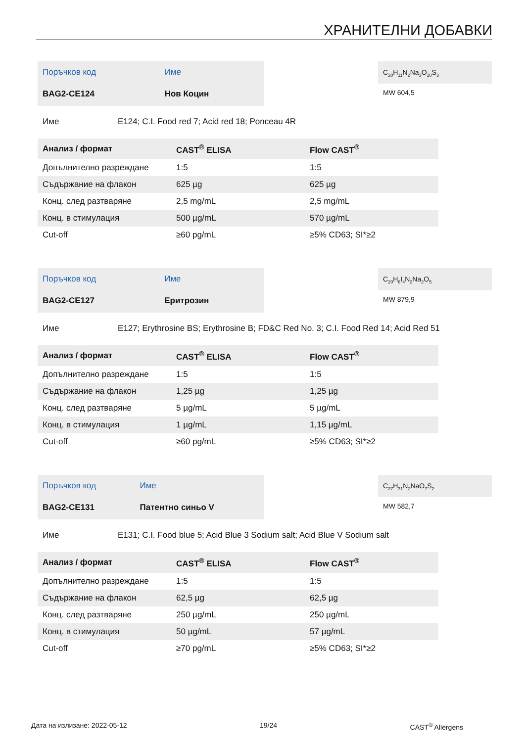ХРАНИТЕЛНИ ДОБАВКИ
| Поръчков код | Име |
| BAG2-CE124 | Нов Коцин |
C<sub>20</sub>H<sub>11</sub>N<sub>2</sub>Na<sub>3</sub>O<sub>10</sub>S<sub>3</sub>
MW 604,5
Име E124; C.I. Food red 7; Acid red 18; Ponceau 4R
| Анализ / формат | CAST<sup>®</sup> ELISA | Flow CAST<sup>®</sup> |
| --- | --- | --- |
| Допълнително разреждане | 1:5 | 1:5 |
| Съдържание на флакон | 625 µg | 625 µg |
| Конц. след разтваряне | 2,5 mg/mL | 2,5 mg/mL |
| Конц. в стимулация | 500 µg/mL | 570 µg/mL |
| Cut-off | ≥60 pg/mL | ≥5% CD63; SI*≥2 |
| Поръчков код | Име |
| BAG2-CE127 | Еритрозин |
C<sub>20</sub>H<sub>6</sub>I<sub>4</sub>N<sub>2</sub>Na<sub>2</sub>O<sub>5</sub>
MW 879,9
Име E127; Erythrosine BS; Erythrosine B; FD&C Red No. 3; C.I. Food Red 14; Acid Red 51
| Анализ / формат | CAST<sup>®</sup> ELISA | Flow CAST<sup>®</sup> |
| --- | --- | --- |
| Допълнително разреждане | 1:5 | 1:5 |
| Съдържание на флакон | 1,25 µg | 1,25 µg |
| Конц. след разтваряне | 5 µg/mL | 5 µg/mL |
| Конц. в стимулация | 1 µg/mL | 1,15 µg/mL |
| Cut-off | ≥60 pg/mL | ≥5% CD63; SI*≥2 |
| Поръчков код | Име |
| BAG2-CE131 | Патентно синьо V |
C<sub>27</sub>H<sub>31</sub>N<sub>2</sub>NaO<sub>7</sub>S<sub>2</sub>
MW 582,7
Име E131; C.I. Food blue 5; Acid Blue 3 Sodium salt; Acid Blue V Sodium salt
| Анализ / формат | CAST<sup>®</sup> ELISA | Flow CAST<sup>®</sup> |
| --- | --- | --- |
| Допълнително разреждане | 1:5 | 1:5 |
| Съдържание на флакон | 62,5 µg | 62,5 µg |
| Конц. след разтваряне | 250 µg/mL | 250 µg/mL |
| Конц. в стимулация | 50 µg/mL | 57 µg/mL |
| Cut-off | ≥70 pg/mL | ≥5% CD63; SI*≥2 |
Дата на излизане: 2022-05-12 19/24 CAST<sup>®</sup> Allergens